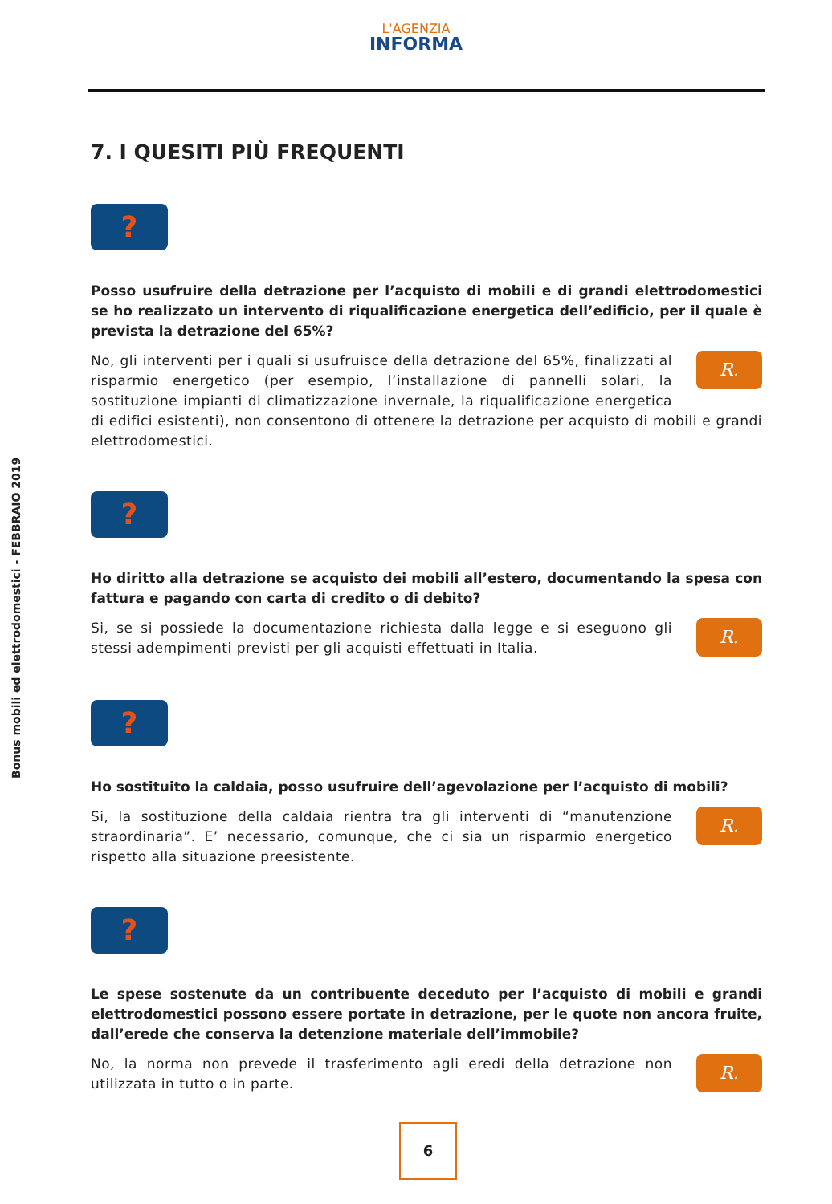L'AGENZIA
INFORMA
Bonus mobili ed elettrodomestici - FEBBRAIO 2019
7. I QUESITI PIÙ FREQUENTI
?
Posso usufruire della detrazione per l’acquisto di mobili e di grandi elettrodomestici se ho realizzato un intervento di riqualificazione energetica dell’edificio, per il quale è prevista la detrazione del 65%?
R.
No, gli interventi per i quali si usufruisce della detrazione del 65%, finalizzati al risparmio energetico (per esempio, l’installazione di pannelli solari, la sostituzione impianti di climatizzazione invernale, la riqualificazione energetica di edifici esistenti), non consentono di ottenere la detrazione per acquisto di mobili e grandi elettrodomestici.
?
Ho diritto alla detrazione se acquisto dei mobili all’estero, documentando la spesa con fattura e pagando con carta di credito o di debito?
R.
Si, se si possiede la documentazione richiesta dalla legge e si eseguono gli stessi adempimenti previsti per gli acquisti effettuati in Italia.
?
Ho sostituito la caldaia, posso usufruire dell’agevolazione per l’acquisto di mobili?
R.
Si, la sostituzione della caldaia rientra tra gli interventi di “manutenzione straordinaria”. E’ necessario, comunque, che ci sia un risparmio energetico rispetto alla situazione preesistente.
?
Le spese sostenute da un contribuente deceduto per l’acquisto di mobili e grandi elettrodomestici possono essere portate in detrazione, per le quote non ancora fruite, dall’erede che conserva la detenzione materiale dell’immobile?
R.
No, la norma non prevede il trasferimento agli eredi della detrazione non utilizzata in tutto o in parte.
6